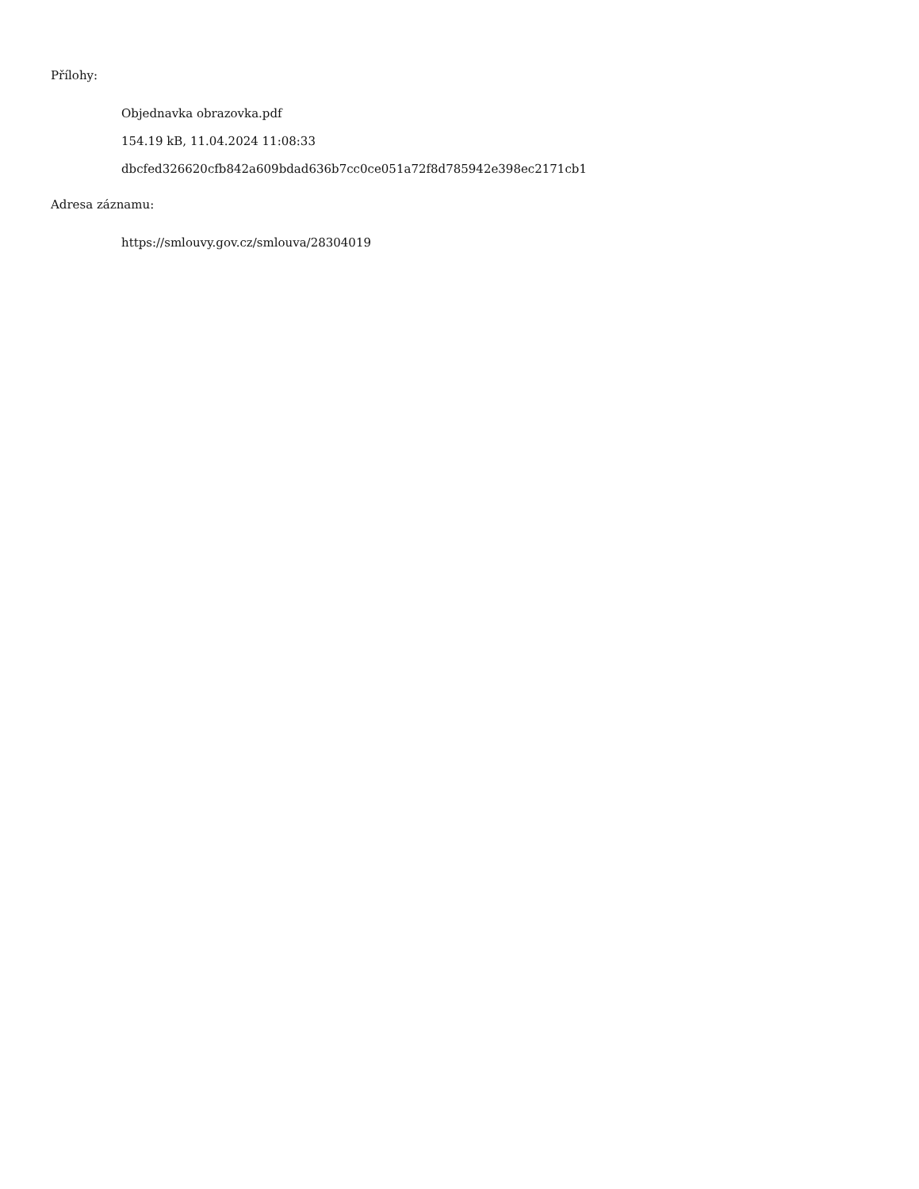Přílohy:
Objednavka obrazovka.pdf
154.19 kB, 11.04.2024 11:08:33
dbcfed326620cfb842a609bdad636b7cc0ce051a72f8d785942e398ec2171cb1
Adresa záznamu:
https://smlouvy.gov.cz/smlouva/28304019